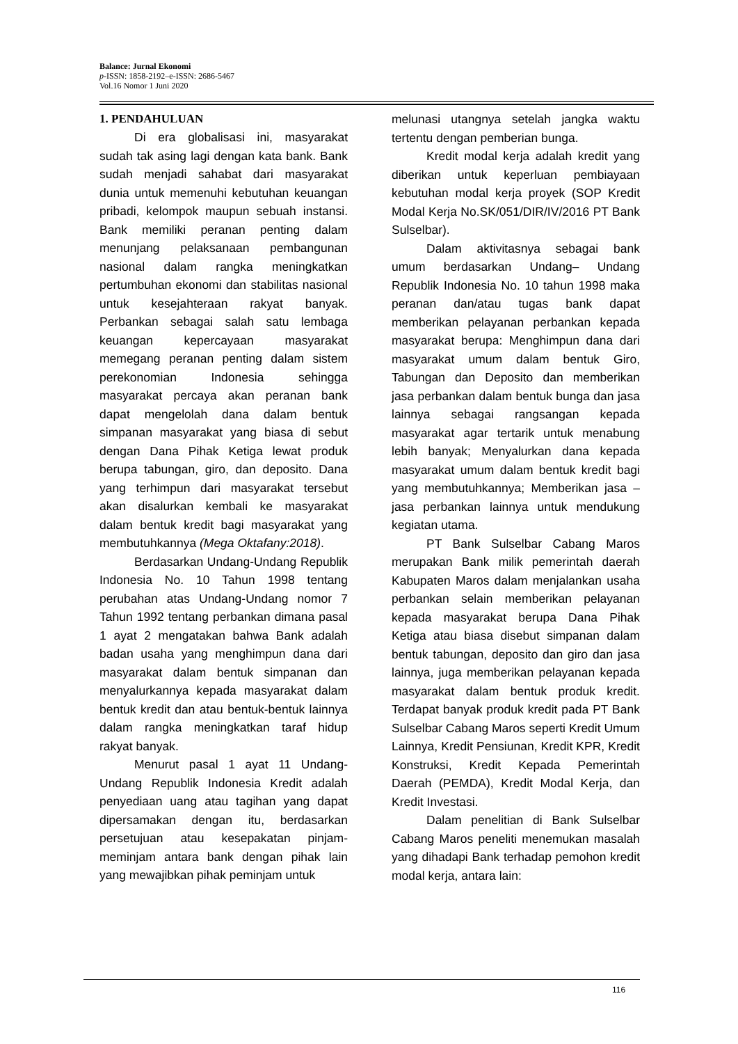Balance: Jurnal Ekonomi
p-ISSN: 1858-2192–e-ISSN: 2686-5467
Vol.16 Nomor 1 Juni 2020
1. PENDAHULUAN
Di era globalisasi ini, masyarakat sudah tak asing lagi dengan kata bank. Bank sudah menjadi sahabat dari masyarakat dunia untuk memenuhi kebutuhan keuangan pribadi, kelompok maupun sebuah instansi. Bank memiliki peranan penting dalam menunjang pelaksanaan pembangunan nasional dalam rangka meningkatkan pertumbuhan ekonomi dan stabilitas nasional untuk kesejahteraan rakyat banyak. Perbankan sebagai salah satu lembaga keuangan kepercayaan masyarakat memegang peranan penting dalam sistem perekonomian Indonesia sehingga masyarakat percaya akan peranan bank dapat mengelolah dana dalam bentuk simpanan masyarakat yang biasa di sebut dengan Dana Pihak Ketiga lewat produk berupa tabungan, giro, dan deposito. Dana yang terhimpun dari masyarakat tersebut akan disalurkan kembali ke masyarakat dalam bentuk kredit bagi masyarakat yang membutuhkannya (Mega Oktafany:2018).
Berdasarkan Undang-Undang Republik Indonesia No. 10 Tahun 1998 tentang perubahan atas Undang-Undang nomor 7 Tahun 1992 tentang perbankan dimana pasal 1 ayat 2 mengatakan bahwa Bank adalah badan usaha yang menghimpun dana dari masyarakat dalam bentuk simpanan dan menyalurkannya kepada masyarakat dalam bentuk kredit dan atau bentuk-bentuk lainnya dalam rangka meningkatkan taraf hidup rakyat banyak.
Menurut pasal 1 ayat 11 Undang-Undang Republik Indonesia Kredit adalah penyediaan uang atau tagihan yang dapat dipersamakan dengan itu, berdasarkan persetujuan atau kesepakatan pinjam-meminjam antara bank dengan pihak lain yang mewajibkan pihak peminjam untuk
melunasi utangnya setelah jangka waktu tertentu dengan pemberian bunga.
Kredit modal kerja adalah kredit yang diberikan untuk keperluan pembiayaan kebutuhan modal kerja proyek (SOP Kredit Modal Kerja No.SK/051/DIR/IV/2016 PT Bank Sulselbar).
Dalam aktivitasnya sebagai bank umum berdasarkan Undang– Undang Republik Indonesia No. 10 tahun 1998 maka peranan dan/atau tugas bank dapat memberikan pelayanan perbankan kepada masyarakat berupa: Menghimpun dana dari masyarakat umum dalam bentuk Giro, Tabungan dan Deposito dan memberikan jasa perbankan dalam bentuk bunga dan jasa lainnya sebagai rangsangan kepada masyarakat agar tertarik untuk menabung lebih banyak; Menyalurkan dana kepada masyarakat umum dalam bentuk kredit bagi yang membutuhkannya; Memberikan jasa – jasa perbankan lainnya untuk mendukung kegiatan utama.
PT Bank Sulselbar Cabang Maros merupakan Bank milik pemerintah daerah Kabupaten Maros dalam menjalankan usaha perbankan selain memberikan pelayanan kepada masyarakat berupa Dana Pihak Ketiga atau biasa disebut simpanan dalam bentuk tabungan, deposito dan giro dan jasa lainnya, juga memberikan pelayanan kepada masyarakat dalam bentuk produk kredit. Terdapat banyak produk kredit pada PT Bank Sulselbar Cabang Maros seperti Kredit Umum Lainnya, Kredit Pensiunan, Kredit KPR, Kredit Konstruksi, Kredit Kepada Pemerintah Daerah (PEMDA), Kredit Modal Kerja, dan Kredit Investasi.
Dalam penelitian di Bank Sulselbar Cabang Maros peneliti menemukan masalah yang dihadapi Bank terhadap pemohon kredit modal kerja, antara lain:
116